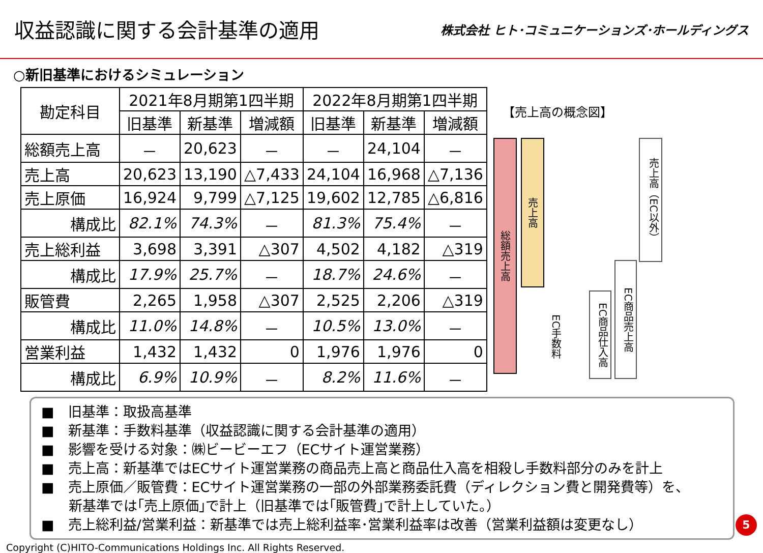収益認識に関する会計基準の適用
株式会社 ヒト･コミュニケーションズ･ホールディングス
○新旧基準におけるシミュレーション
| 勘定科目 | 2021年8月期第1四半期 | | | 2022年8月期第1四半期 | | |
| --- | --- | --- | --- | --- | --- | --- |
| | 旧基準 | 新基準 | 増減額 | 旧基準 | 新基準 | 増減額 |
| 総額売上高 | － | 20,623 | － | － | 24,104 | － |
| 売上高 | 20,623 | 13,190 | △7,433 | 24,104 | 16,968 | △7,136 |
| 売上原価 | 16,924 | 9,799 | △7,125 | 19,602 | 12,785 | △6,816 |
| 構成比 | 82.1% | 74.3% | － | 81.3% | 75.4% | － |
| 売上総利益 | 3,698 | 3,391 | △307 | 4,502 | 4,182 | △319 |
| 構成比 | 17.9% | 25.7% | － | 18.7% | 24.6% | － |
| 販管費 | 2,265 | 1,958 | △307 | 2,525 | 2,206 | △319 |
| 構成比 | 11.0% | 14.8% | － | 10.5% | 13.0% | － |
| 営業利益 | 1,432 | 1,432 | 0 | 1,976 | 1,976 | 0 |
| 構成比 | 6.9% | 10.9% | － | 8.2% | 11.6% | － |
【売上高の概念図】
総額売上高
売上高
EC手数料
EC商品仕入高
EC商品売上高
売上高（EC以外）
■　旧基準：取扱高基準
■　新基準：手数料基準（収益認識に関する会計基準の適用）
■　影響を受ける対象：㈱ビービーエフ（ECサイト運営業務）
■　売上高：新基準ではECサイト運営業務の商品売上高と商品仕入高を相殺し手数料部分のみを計上
■　売上原価／販管費：ECサイト運営業務の一部の外部業務委託費（ディレクション費と開発費等）を、
　　新基準では｢売上原価｣で計上（旧基準では｢販管費｣で計上していた。）
■　売上総利益/営業利益：新基準では売上総利益率･営業利益率は改善（営業利益額は変更なし）
Copyright (C)HITO-Communications Holdings Inc. All Rights Reserved.
5